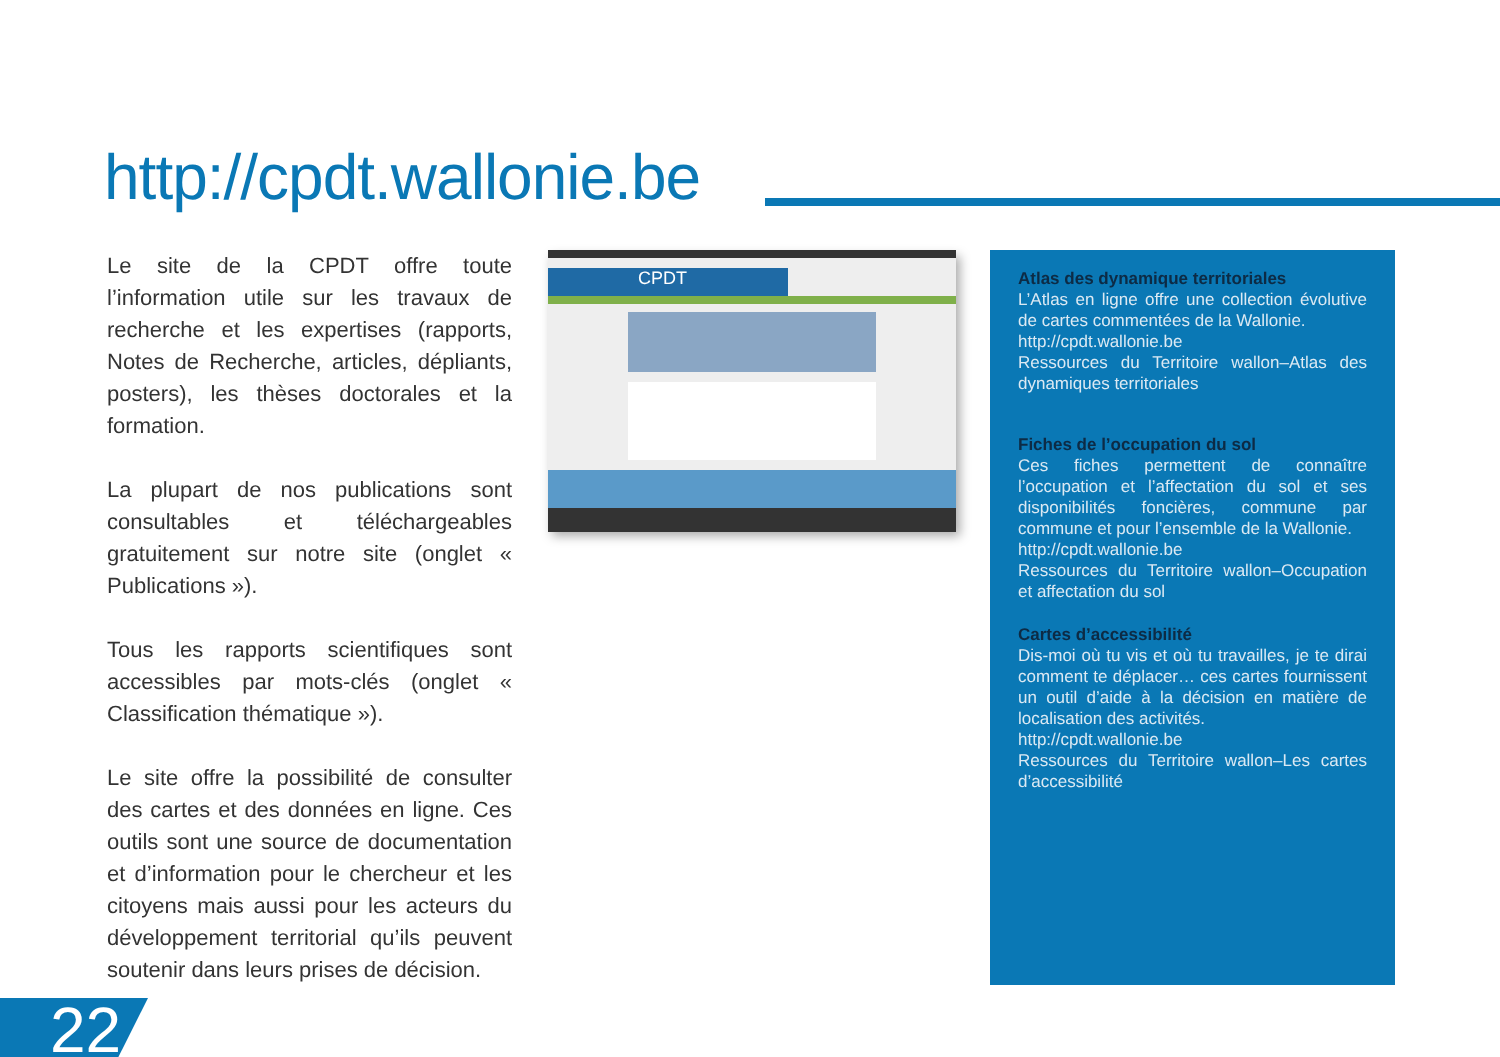http://cpdt.wallonie.be
Le site de la CPDT offre toute l’information utile sur les travaux de recherche et les expertises (rapports, Notes de Recherche, articles, dépliants, posters), les thèses doctorales et la formation.
La plupart de nos publications sont consultables et téléchargeables gratuitement sur notre site (onglet « Publications »).
Tous les rapports scientifiques sont accessibles par mots-clés (onglet « Classification thématique »).
Le site offre la possibilité de consulter des cartes et des données en ligne. Ces outils sont une source de documentation et d’information pour le chercheur et les citoyens mais aussi pour les acteurs du développement territorial qu’ils peuvent soutenir dans leurs prises de décision.
CPDT
Atlas des dynamique territoriales
L’Atlas en ligne offre une collection évolutive de cartes commentées de la Wallonie.
http://cpdt.wallonie.be
Ressources du Territoire wallon–Atlas des dynamiques territoriales
Fiches de l’occupation du sol
Ces fiches permettent de connaître l’occupation et l’affectation du sol et ses disponibilités foncières, commune par commune et pour l’ensemble de la Wallonie.
http://cpdt.wallonie.be
Ressources du Territoire wallon–Occupation et affectation du sol
Cartes d’accessibilité
Dis-moi où tu vis et où tu travailles, je te dirai comment te déplacer… ces cartes fournissent un outil d’aide à la décision en matière de localisation des activités.
http://cpdt.wallonie.be
Ressources du Territoire wallon–Les cartes d’accessibilité
22